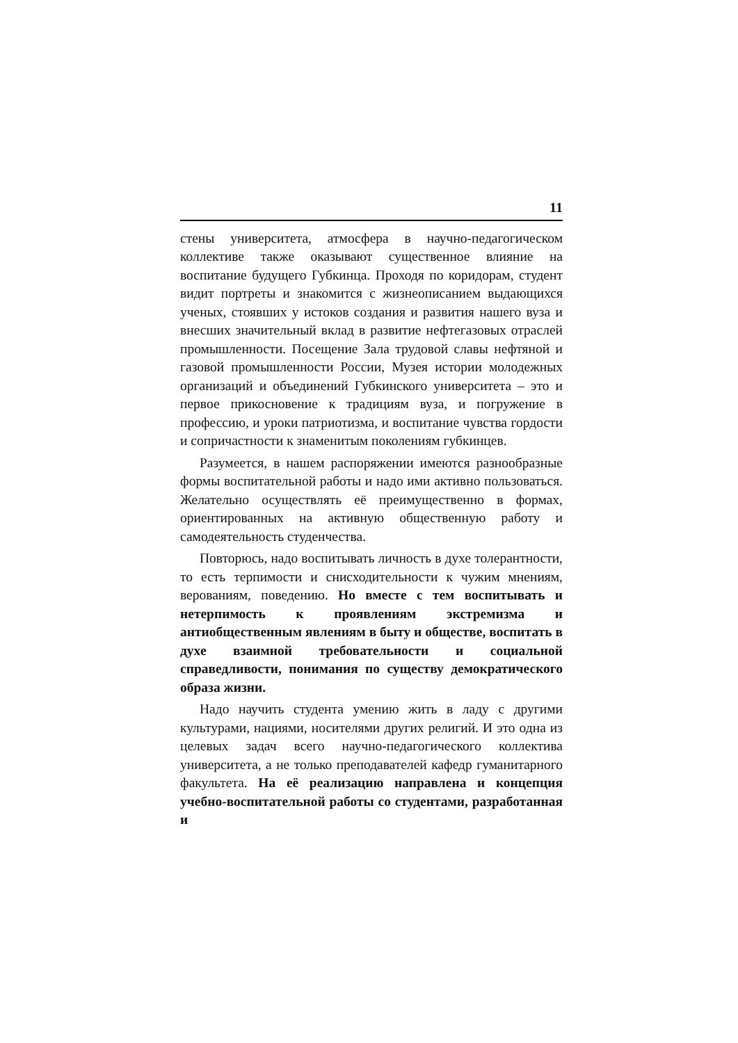11
стены университета, атмосфера в научно-педагогическом коллективе также оказывают существенное влияние на воспитание будущего Губкинца. Проходя по коридорам, студент видит портреты и знакомится с жизнеописанием выдающихся ученых, стоявших у истоков создания и развития нашего вуза и внесших значительный вклад в развитие нефтегазовых отраслей промышленности. Посещение Зала трудовой славы нефтяной и газовой промышленности России, Музея истории молодежных организаций и объединений Губкинского университета – это и первое прикосновение к традициям вуза, и погружение в профессию, и уроки патриотизма, и воспитание чувства гордости и сопричастности к знаменитым поколениям губкинцев.
Разумеется, в нашем распоряжении имеются разнообразные формы воспитательной работы и надо ими активно пользоваться. Желательно осуществлять её преимущественно в формах, ориентированных на активную общественную работу и самодеятельность студенчества.
Повторюсь, надо воспитывать личность в духе толерантности, то есть терпимости и снисходительности к чужим мнениям, верованиям, поведению. Но вместе с тем воспитывать и нетерпимость к проявлениям экстремизма и антиобщественным явлениям в быту и обществе, воспитать в духе взаимной требовательности и социальной справедливости, понимания по существу демократического образа жизни.
Надо научить студента умению жить в ладу с другими культурами, нациями, носителями других религий. И это одна из целевых задач всего научно-педагогического коллектива университета, а не только преподавателей кафедр гуманитарного факультета. На её реализацию направлена и концепция учебно-воспитательной работы со студентами, разработанная и